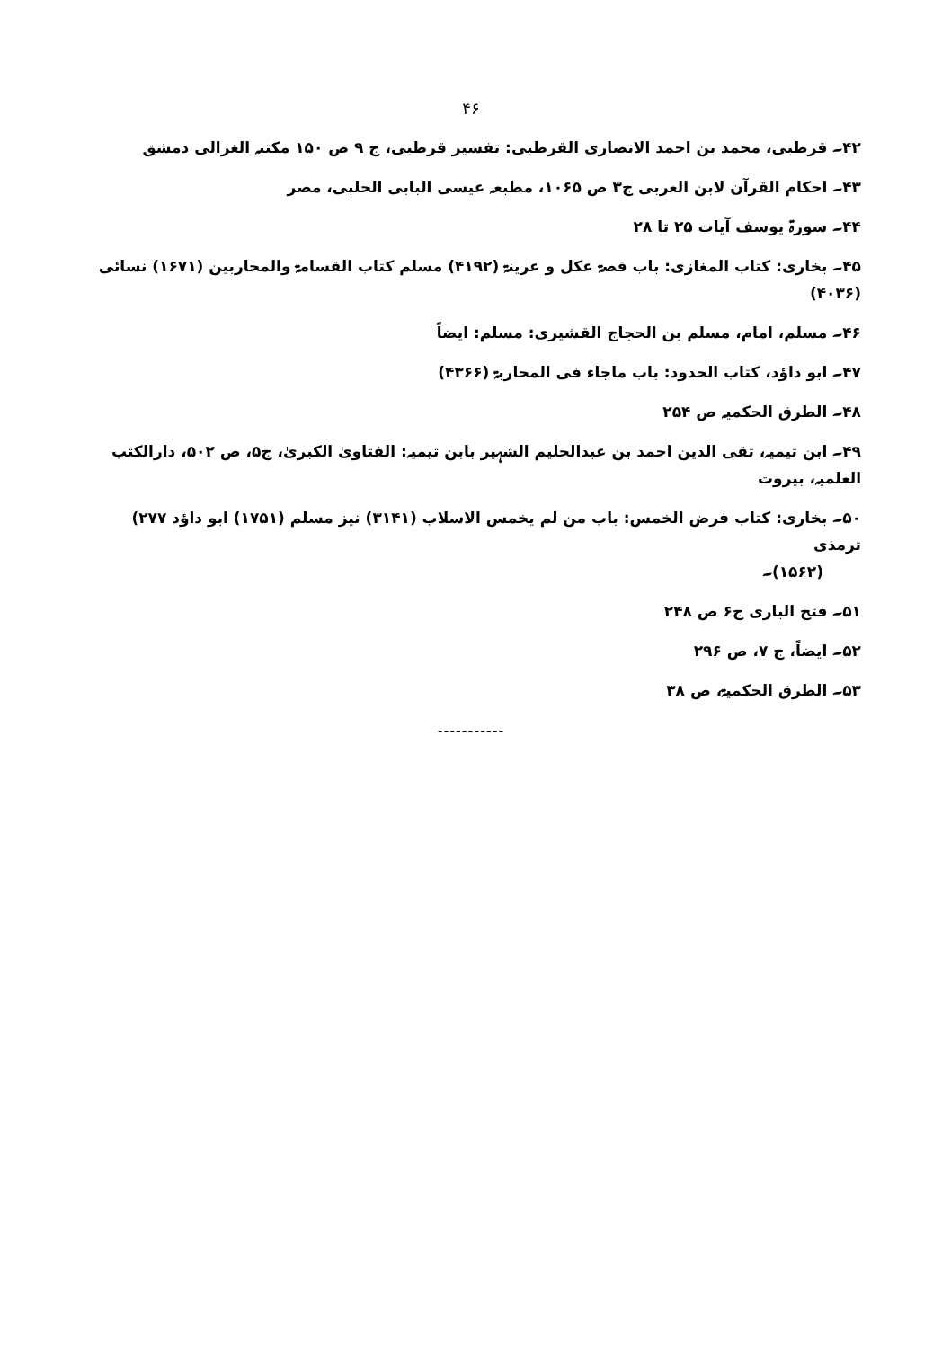۴۶
۴۲۔ قرطبی، محمد بن احمد الانصاری القرطبی: تفسیر قرطبی، ج ۹ ص ۱۵۰ مکتبہ الغزالی دمشق
۴۳۔ احکام القرآن لابن العربی ج۳ ص ۱۰۶۵، مطبعہ عیسی البابی الحلبی، مصر
۴۴۔ سورۃ یوسف آیات ۲۵ تا ۲۸
۴۵۔ بخاری: کتاب المغازی: باب قصۃ عکل و عرینۃ (۴۱۹۲) مسلم کتاب القسامۃ والمحاربین (۱۶۷۱) نسائی (۴۰۳۶)
۴۶۔ مسلم، امام، مسلم بن الحجاج القشیری: مسلم: ایضاً
۴۷۔ ابو داؤد، کتاب الحدود: باب ماجاء فی المحاربۃ (۴۳۶۶)
۴۸۔ الطرق الحکمیہ ص ۲۵۴
۴۹۔ ابن تیمیہ، تقی الدین احمد بن عبدالحلیم الشہیر بابن تیمیہ: الفتاویٰ الکبریٰ، ج۵، ص ۵۰۲، دارالکتب العلمیہ، بیروت
۵۰۔ بخاری: کتاب فرض الخمس: باب من لم یخمس الاسلاب (۳۱۴۱) نیز مسلم (۱۷۵۱) ابو داؤد ۲۷۷) ترمذی
(۱۵۶۲)۔
۵۱۔ فتح الباری ج۶ ص ۲۴۸
۵۲۔ ایضاً، ج ۷، ص ۲۹۶
۵۳۔ الطرق الحکمیۃ، ص ۳۸
-----------